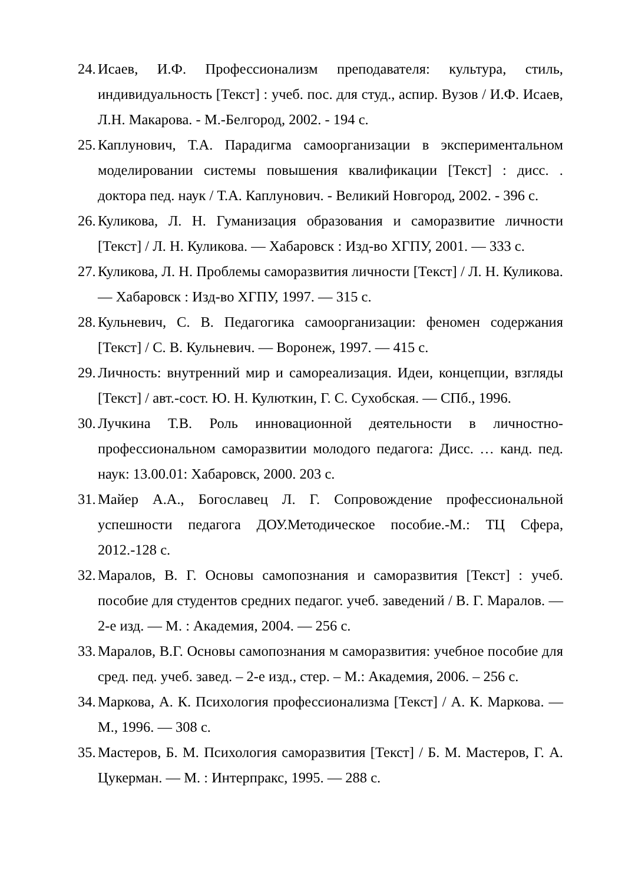24. Исаев, И.Ф. Профессионализм преподавателя: культура, стиль, индивидуальность [Текст] : учеб. пос. для студ., аспир. Вузов / И.Ф. Исаев, Л.Н. Макарова. - М.-Белгород, 2002. - 194 с.
25. Каплунович, Т.А. Парадигма самоорганизации в экспериментальном моделировании системы повышения квалификации [Текст] : дисс. . доктора пед. наук / Т.А. Каплунович. - Великий Новгород, 2002. - 396 с.
26. Куликова, Л. Н. Гуманизация образования и саморазвитие личности [Текст] / Л. Н. Куликова. — Хабаровск : Изд-во ХГПУ, 2001. — 333 с.
27. Куликова, Л. Н. Проблемы саморазвития личности [Текст] / Л. Н. Куликова. — Хабаровск : Изд-во ХГПУ, 1997. — 315 с.
28. Кульневич, С. В. Педагогика самоорганизации: феномен содержания [Текст] / С. В. Кульневич. — Воронеж, 1997. — 415 с.
29. Личность: внутренний мир и самореализация. Идеи, концепции, взгляды [Текст] / авт.-сост. Ю. Н. Кулюткин, Г. С. Сухобская. — СПб., 1996.
30. Лучкина Т.В. Роль инновационной деятельности в личностно-профессиональном саморазвитии молодого педагога: Дисс. … канд. пед. наук: 13.00.01: Хабаровск, 2000. 203 с.
31. Майер А.А., Богославец Л. Г. Сопровождение профессиональной успешности педагога ДОУ.Методическое пособие.-М.: ТЦ Сфера, 2012.-128 с.
32. Маралов, В. Г. Основы самопознания и саморазвития [Текст] : учеб. пособие для студентов средних педагог. учеб. заведений / В. Г. Маралов. — 2-е изд. — М. : Академия, 2004. — 256 с.
33. Маралов, В.Г. Основы самопознания м саморазвития: учебное пособие для сред. пед. учеб. завед. – 2-е изд., стер. – М.: Академия, 2006. – 256 с.
34. Маркова, А. К. Психология профессионализма [Текст] / А. К. Маркова. — М., 1996. — 308 с.
35. Мастеров, Б. М. Психология саморазвития [Текст] / Б. М. Мастеров, Г. А. Цукерман. — М. : Интерпракс, 1995. — 288 с.